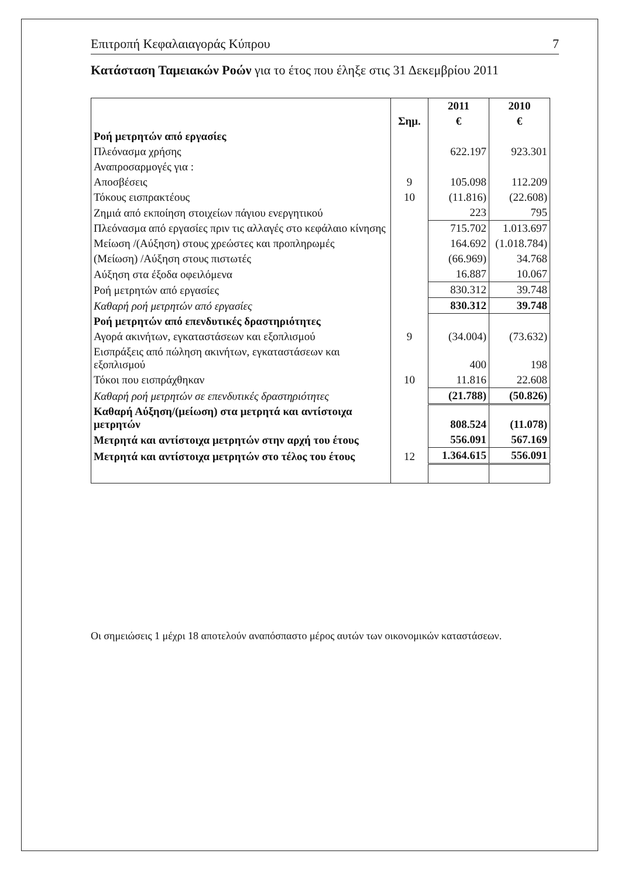Επιτροπή Κεφαλαιαγοράς Κύπρου 7
Κατάσταση Ταμειακών Ροών για το έτος που έληξε στις 31 Δεκεμβρίου 2011
| | | 2011 | 2010 |
| --- | --- | --- | --- |
| | Σημ. | € | € |
| Ροή μετρητών από εργασίες | | | |
| Πλεόνασμα χρήσης | | 622.197 | 923.301 |
| Αναπροσαρμογές για : | | | |
| Αποσβέσεις | 9 | 105.098 | 112.209 |
| Τόκους εισπρακτέους | 10 | (11.816) | (22.608) |
| Ζημιά από εκποίηση στοιχείων πάγιου ενεργητικού | | 223 | 795 |
| Πλεόνασμα από εργασίες πριν τις αλλαγές στο κεφάλαιο κίνησης | | 715.702 | 1.013.697 |
| Μείωση /(Αύξηση) στους χρεώστες και προπληρωμές | | 164.692 | (1.018.784) |
| (Μείωση) /Αύξηση στους πιστωτές | | (66.969) | 34.768 |
| Αύξηση στα έξοδα οφειλόμενα | | 16.887 | 10.067 |
| Ροή μετρητών από εργασίες | | 830.312 | 39.748 |
| Καθαρή ροή μετρητών από εργασίες | | 830.312 | 39.748 |
| Ροή μετρητών από επενδυτικές δραστηριότητες | | | |
| Αγορά ακινήτων, εγκαταστάσεων και εξοπλισμού | 9 | (34.004) | (73.632) |
| Εισπράξεις από πώληση ακινήτων, εγκαταστάσεων και εξοπλισμού | | 400 | 198 |
| Τόκοι που εισπράχθηκαν | 10 | 11.816 | 22.608 |
| Καθαρή ροή μετρητών σε επενδυτικές δραστηριότητες | | (21.788) | (50.826) |
| Καθαρή Αύξηση/(μείωση) στα μετρητά και αντίστοιχα μετρητών | | 808.524 | (11.078) |
| Μετρητά και αντίστοιχα μετρητών στην αρχή του έτους | | 556.091 | 567.169 |
| Μετρητά και αντίστοιχα μετρητών στο τέλος του έτους | 12 | 1.364.615 | 556.091 |
Οι σημειώσεις 1 μέχρι 18 αποτελούν αναπόσπαστο μέρος αυτών των οικονομικών καταστάσεων.